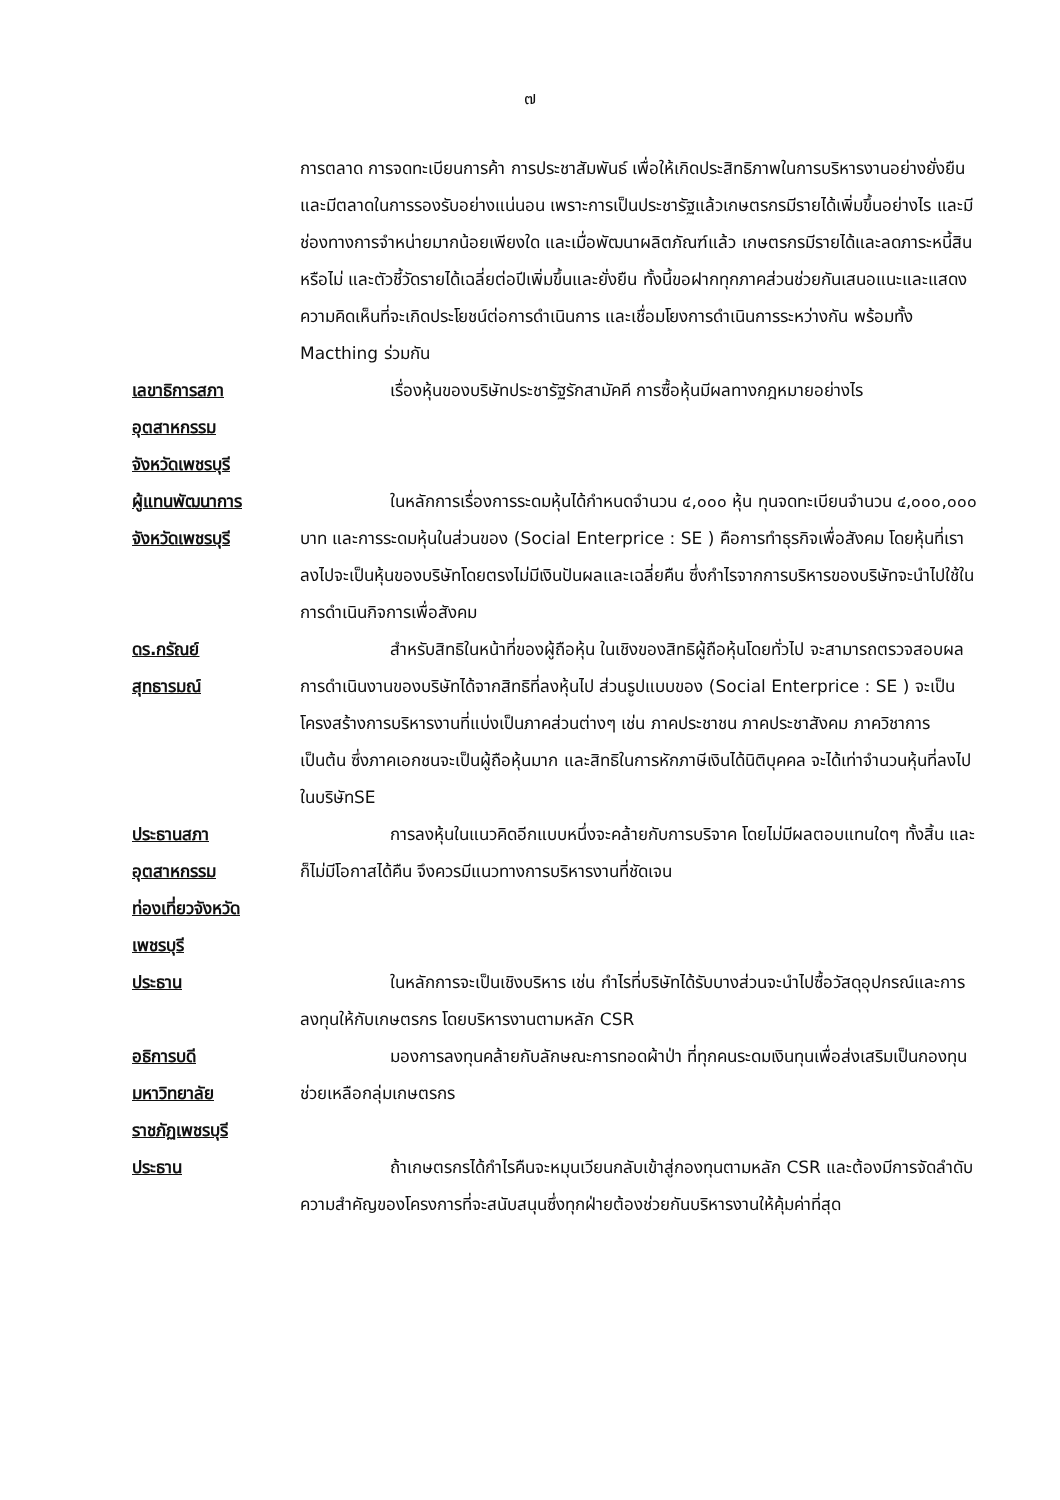๗
การตลาด การจดทะเบียนการค้า การประชาสัมพันธ์ เพื่อให้เกิดประสิทธิภาพในการบริหารงานอย่างยั่งยืน และมีตลาดในการรองรับอย่างแน่นอน เพราะการเป็นประชารัฐแล้วเกษตรกรมีรายได้เพิ่มขึ้นอย่างไร และมีช่องทางการจำหน่ายมากน้อยเพียงใด และเมื่อพัฒนาผลิตภัณฑ์แล้ว เกษตรกรมีรายได้และลดภาระหนี้สินหรือไม่ และตัวชี้วัดรายได้เฉลี่ยต่อปีเพิ่มขึ้นและยั่งยืน ทั้งนี้ขอฝากทุกภาคส่วนช่วยกันเสนอแนะและแสดงความคิดเห็นที่จะเกิดประโยชน์ต่อการดำเนินการ และเชื่อมโยงการดำเนินการระหว่างกัน พร้อมทั้ง Macthing ร่วมกัน
เลขาธิการสภา
อุตสาหกรรม
จังหวัดเพชรบุรี
เรื่องหุ้นของบริษัทประชารัฐรักสามัคคี การซื้อหุ้นมีผลทางกฎหมายอย่างไร
ผู้แทนพัฒนาการ
จังหวัดเพชรบุรี
ในหลักการเรื่องการระดมหุ้นได้กำหนดจำนวน ๔,๐๐๐ หุ้น ทุนจดทะเบียนจำนวน ๔,๐๐๐,๐๐๐ บาท และการระดมหุ้นในส่วนของ (Social Enterprice : SE ) คือการทำธุรกิจเพื่อสังคม โดยหุ้นที่เราลงไปจะเป็นหุ้นของบริษัทโดยตรงไม่มีเงินปันผลและเฉลี่ยคืน ซึ่งกำไรจากการบริหารของบริษัทจะนำไปใช้ในการดำเนินกิจการเพื่อสังคม
ดร.กรัณย์
สุทธารมณ์
สำหรับสิทธิในหน้าที่ของผู้ถือหุ้น ในเชิงของสิทธิผู้ถือหุ้นโดยทั่วไป จะสามารถตรวจสอบผลการดำเนินงานของบริษัทได้จากสิทธิที่ลงหุ้นไป ส่วนรูปแบบของ (Social Enterprice : SE ) จะเป็นโครงสร้างการบริหารงานที่แบ่งเป็นภาคส่วนต่างๆ เช่น ภาคประชาชน ภาคประชาสังคม ภาควิชาการ เป็นต้น ซึ่งภาคเอกชนจะเป็นผู้ถือหุ้นมาก และสิทธิในการหักภาษีเงินได้นิติบุคคล จะได้เท่าจำนวนหุ้นที่ลงไปในบริษัทSE
ประธานสภา
อุตสาหกรรม
ท่องเที่ยวจังหวัด
เพชรบุรี
การลงหุ้นในแนวคิดอีกแบบหนึ่งจะคล้ายกับการบริจาค โดยไม่มีผลตอบแทนใดๆ ทั้งสิ้น และก็ไม่มีโอกาสได้คืน จึงควรมีแนวทางการบริหารงานที่ชัดเจน
ประธาน ในหลักการจะเป็นเชิงบริหาร เช่น กำไรที่บริษัทได้รับบางส่วนจะนำไปซื้อวัสดุอุปกรณ์และการลงทุนให้กับเกษตรกร โดยบริหารงานตามหลัก CSR
อธิการบดี
มหาวิทยาลัย
ราชภัฏเพชรบุรี
มองการลงทุนคล้ายกับลักษณะการทอดผ้าป่า ที่ทุกคนระดมเงินทุนเพื่อส่งเสริมเป็นกองทุนช่วยเหลือกลุ่มเกษตรกร
ประธาน ถ้าเกษตรกรได้กำไรคืนจะหมุนเวียนกลับเข้าสู่กองทุนตามหลัก CSR และต้องมีการจัดลำดับความสำคัญของโครงการที่จะสนับสนุนซึ่งทุกฝ่ายต้องช่วยกันบริหารงานให้คุ้มค่าที่สุด